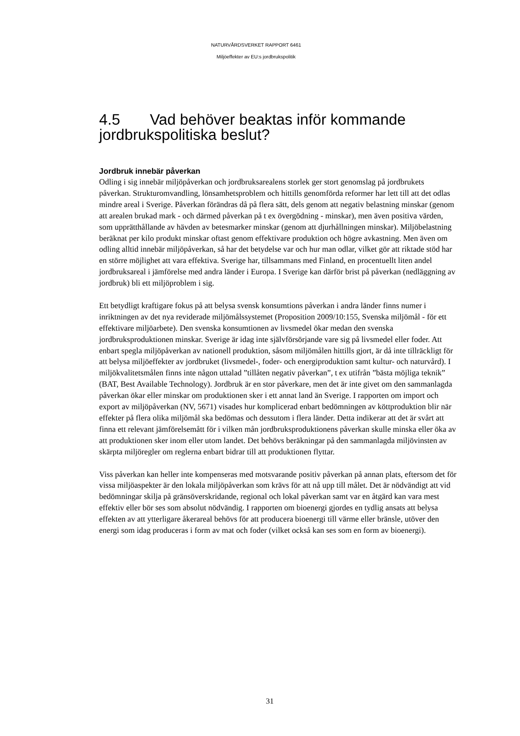NATURVÅRDSVERKET RAPPORT 6461
Miljöeffekter av EU:s jordbrukspolitik
4.5 Vad behöver beaktas inför kommande jordbrukspolitiska beslut?
Jordbruk innebär påverkan
Odling i sig innebär miljöpåverkan och jordbruksarealens storlek ger stort genomslag på jordbrukets påverkan. Strukturomvandling, lönsamhetsproblem och hittills genomförda reformer har lett till att det odlas mindre areal i Sverige. Påverkan förändras då på flera sätt, dels genom att negativ belastning minskar (genom att arealen brukad mark - och därmed påverkan på t ex övergödning - minskar), men även positiva värden, som upprätthållande av hävden av betesmarker minskar (genom att djurhållningen minskar). Miljöbelastning beräknat per kilo produkt minskar oftast genom effektivare produktion och högre avkastning. Men även om odling alltid innebär miljöpåverkan, så har det betydelse var och hur man odlar, vilket gör att riktade stöd har en större möjlighet att vara effektiva. Sverige har, tillsammans med Finland, en procentuellt liten andel jordbruksareal i jämförelse med andra länder i Europa. I Sverige kan därför brist på påverkan (nedläggning av jordbruk) bli ett miljöproblem i sig.
Ett betydligt kraftigare fokus på att belysa svensk konsumtions påverkan i andra länder finns numer i inriktningen av det nya reviderade miljömålssystemet (Proposition 2009/10:155, Svenska miljömål - för ett effektivare miljöarbete). Den svenska konsumtionen av livsmedel ökar medan den svenska jordbruksproduktionen minskar. Sverige är idag inte självförsörjande vare sig på livsmedel eller foder. Att enbart spegla miljöpåverkan av nationell produktion, såsom miljömålen hittills gjort, är då inte tillräckligt för att belysa miljöeffekter av jordbruket (livsmedel-, foder- och energiproduktion samt kultur- och naturvård). I miljökvalitetsmålen finns inte någon uttalad ”tillåten negativ påverkan”, t ex utifrån ”bästa möjliga teknik” (BAT, Best Available Technology). Jordbruk är en stor påverkare, men det är inte givet om den sammanlagda påverkan ökar eller minskar om produktionen sker i ett annat land än Sverige. I rapporten om import och export av miljöpåverkan (NV, 5671) visades hur komplicerad enbart bedömningen av köttproduktion blir när effekter på flera olika miljömål ska bedömas och dessutom i flera länder. Detta indikerar att det är svårt att finna ett relevant jämförelsemått för i vilken mån jordbruksproduktionens påverkan skulle minska eller öka av att produktionen sker inom eller utom landet. Det behövs beräkningar på den sammanlagda miljövinsten av skärpta miljöregler om reglerna enbart bidrar till att produktionen flyttar.
Viss påverkan kan heller inte kompenseras med motsvarande positiv påverkan på annan plats, eftersom det för vissa miljöaspekter är den lokala miljöpåverkan som krävs för att nå upp till målet. Det är nödvändigt att vid bedömningar skilja på gränsöverskridande, regional och lokal påverkan samt var en åtgärd kan vara mest effektiv eller bör ses som absolut nödvändig. I rapporten om bioenergi gjordes en tydlig ansats att belysa effekten av att ytterligare åkerareal behövs för att producera bioenergi till värme eller bränsle, utöver den energi som idag produceras i form av mat och foder (vilket också kan ses som en form av bioenergi).
31